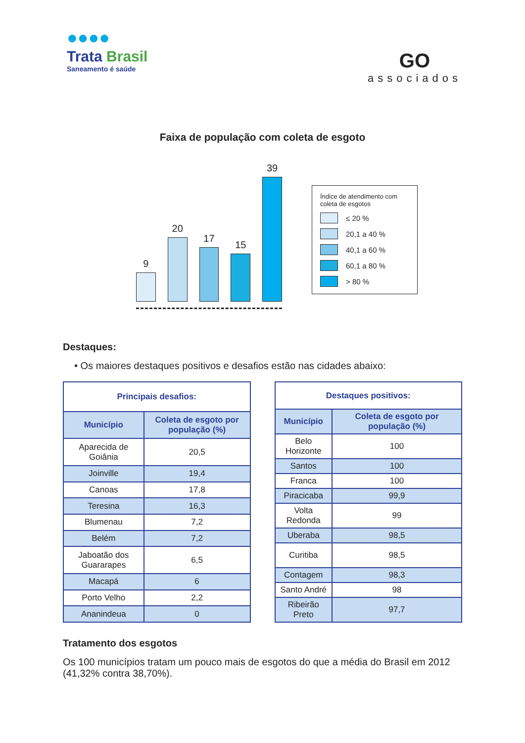●●●●
Trata Brasil
Saneamento é saúde
GO
associados
Faixa de população com coleta de esgoto
9
20
17
15
39
Índice de atendimento com coleta de esgotos
≤ 20 %
20,1 a 40 %
40,1 a 60 %
60,1 a 80 %
> 80 %
Destaques:
• Os maiores destaques positivos e desafios estão nas cidades abaixo:
| Principais desafios: | |
| --- | --- |
| Município | Coleta de esgoto por população (%) |
| Aparecida de Goiânia | 20,5 |
| Joinville | 19,4 |
| Canoas | 17,8 |
| Teresina | 16,3 |
| Blumenau | 7,2 |
| Belém | 7,2 |
| Jaboatão dos Guararapes | 6,5 |
| Macapá | 6 |
| Porto Velho | 2,2 |
| Ananindeua | 0 |
| Destaques positivos: | |
| --- | --- |
| Município | Coleta de esgoto por população (%) |
| Belo Horizonte | 100 |
| Santos | 100 |
| Franca | 100 |
| Piracicaba | 99,9 |
| Volta Redonda | 99 |
| Uberaba | 98,5 |
| Curitiba | 98,5 |
| Contagem | 98,3 |
| Santo André | 98 |
| Ribeirão Preto | 97,7 |
Tratamento dos esgotos
Os 100 municípios tratam um pouco mais de esgotos do que a média do Brasil em 2012 (41,32% contra 38,70%).